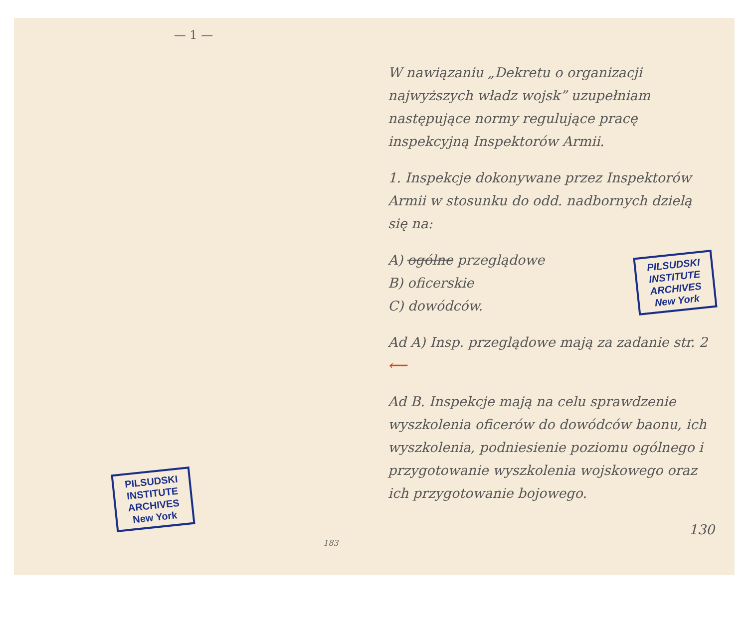— 1 —
PILSUDSKI
INSTITUTE
ARCHIVES
New York
183
W nawiązaniu „Dekretu o organizacji najwyższych władz wojsk” uzupełniam następujące normy regulujące pracę inspekcyjną Inspektorów Armii.
1. Inspekcje dokonywane przez Inspektorów Armii w stosunku do odd. nadbornych dzielą się na:
PILSUDSKI
INSTITUTE
ARCHIVES
New York
A) ogólne przeglądowe
B) oficerskie
C) dowódców.
Ad A) Insp. przeglądowe mają za zadanie str. 2 ⟵
Ad B. Inspekcje mają na celu sprawdzenie wyszkolenia oficerów do dowódców baonu, ich wyszkolenia, podniesienie poziomu ogólnego i przygotowanie wyszkolenia wojskowego oraz ich przygotowanie bojowego.
130